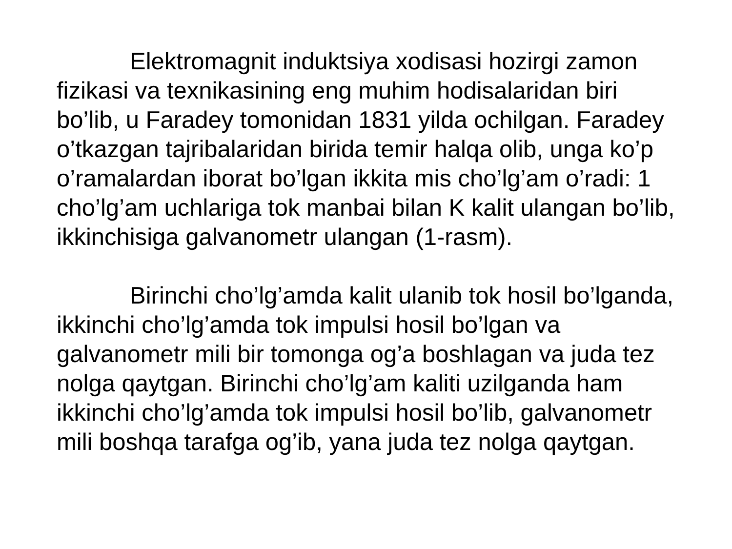Elektromagnit induktsiya xodisasi hozirgi zamon fizikasi va texnikasining eng muhim hodisalaridan biri bo’lib, u Faradey tomonidan 1831 yilda ochilgan. Faradey o’tkazgan tajribalaridan birida temir halqa olib, unga ko’p o’ramalardan iborat bo’lgan ikkita mis cho’lg’am o’radi: 1 cho’lg’am uchlariga tok manbai bilan K kalit ulangan bo’lib, ikkinchisiga galvanometr ulangan (1-rasm).
Birinchi cho’lg’amda kalit ulanib tok hosil bo’lganda, ikkinchi cho’lg’amda tok impulsi hosil bo’lgan va galvanometr mili bir tomonga og’a boshlagan va juda tez nolga qaytgan. Birinchi cho’lg’am kaliti uzilganda ham ikkinchi cho’lg’amda tok impulsi hosil bo’lib, galvanometr mili boshqa tarafga og’ib, yana juda tez nolga qaytgan.